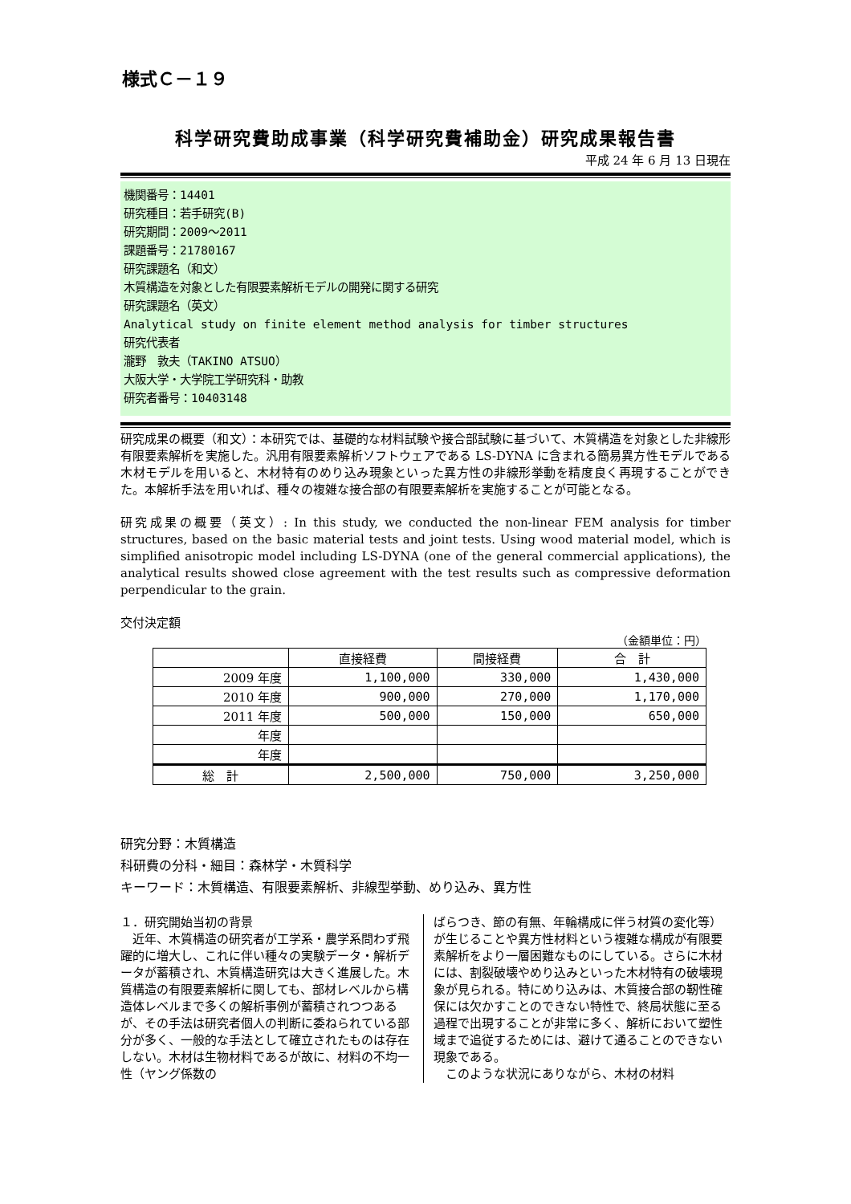様式Ｃ－１９
科学研究費助成事業（科学研究費補助金）研究成果報告書
平成 24 年 6 月 13 日現在
機関番号：14401
研究種目：若手研究(B)
研究期間：2009～2011
課題番号：21780167
研究課題名（和文）
木質構造を対象とした有限要素解析モデルの開発に関する研究
研究課題名（英文）
Analytical study on finite element method analysis for timber structures
研究代表者
瀧野　敦夫（TAKINO ATSUO）
大阪大学・大学院工学研究科・助教
研究者番号：10403148
研究成果の概要（和文）：本研究では、基礎的な材料試験や接合部試験に基づいて、木質構造を対象とした非線形有限要素解析を実施した。汎用有限要素解析ソフトウェアである LS-DYNA に含まれる簡易異方性モデルである木材モデルを用いると、木材特有のめり込み現象といった異方性の非線形挙動を精度良く再現することができた。本解析手法を用いれば、種々の複雑な接合部の有限要素解析を実施することが可能となる。
研究成果の概要（英文）: In this study, we conducted the non-linear FEM analysis for timber structures, based on the basic material tests and joint tests. Using wood material model, which is simplified anisotropic model including LS-DYNA (one of the general commercial applications), the analytical results showed close agreement with the test results such as compressive deformation perpendicular to the grain.
交付決定額
（金額単位：円）
| | 直接経費 | 間接経費 | 合 計 |
| --- | --- | --- | --- |
| 2009 年度 | 1,100,000 | 330,000 | 1,430,000 |
| 2010 年度 | 900,000 | 270,000 | 1,170,000 |
| 2011 年度 | 500,000 | 150,000 | 650,000 |
| 年度 | | | |
| 年度 | | | |
| 総 計 | 2,500,000 | 750,000 | 3,250,000 |
研究分野：木質構造
科研費の分科・細目：森林学・木質科学
キーワード：木質構造、有限要素解析、非線型挙動、めり込み、異方性
１．研究開始当初の背景
　近年、木質構造の研究者が工学系・農学系問わず飛躍的に増大し、これに伴い種々の実験データ・解析データが蓄積され、木質構造研究は大きく進展した。木質構造の有限要素解析に関しても、部材レベルから構造体レベルまで多くの解析事例が蓄積されつつあるが、その手法は研究者個人の判断に委ねられている部分が多く、一般的な手法として確立されたものは存在しない。木材は生物材料であるが故に、材料の不均一性（ヤング係数の
ばらつき、節の有無、年輪構成に伴う材質の変化等）が生じることや異方性材料という複雑な構成が有限要素解析をより一層困難なものにしている。さらに木材には、割裂破壊やめり込みといった木材特有の破壊現象が見られる。特にめり込みは、木質接合部の靭性確保には欠かすことのできない特性で、終局状態に至る過程で出現することが非常に多く、解析において塑性域まで追従するためには、避けて通ることのできない現象である。
　このような状況にありながら、木材の材料